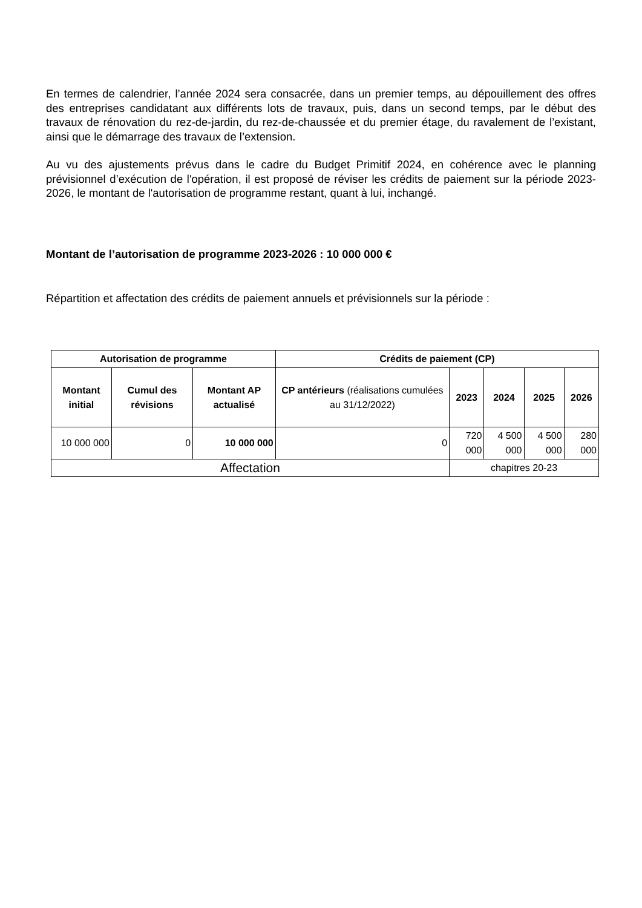En termes de calendrier, l’année 2024 sera consacrée, dans un premier temps, au dépouillement des offres des entreprises candidatant aux différents lots de travaux, puis, dans un second temps, par le début des travaux de rénovation du rez-de-jardin, du rez-de-chaussée et du premier étage, du ravalement de l’existant, ainsi que le démarrage des travaux de l’extension.
Au vu des ajustements prévus dans le cadre du Budget Primitif 2024, en cohérence avec le planning prévisionnel d’exécution de l'opération, il est proposé de réviser les crédits de paiement sur la période 2023-2026, le montant de l'autorisation de programme restant, quant à lui, inchangé.
Montant de l’autorisation de programme 2023-2026 : 10 000 000 €
Répartition et affectation des crédits de paiement annuels et prévisionnels sur la période :
| Autorisation de programme | | | Crédits de paiement (CP) | | | | |
| --- | --- | --- | --- | --- | --- | --- | --- |
| Montant initial | Cumul des révisions | Montant AP actualisé | CP antérieurs (réalisations cumulées au 31/12/2022) | 2023 | 2024 | 2025 | 2026 |
| 10 000 000 | 0 | 10 000 000 | 0 | 720 000 | 4 500 000 | 4 500 000 | 280 000 |
| Affectation | | | | chapitres 20-23 | | | |